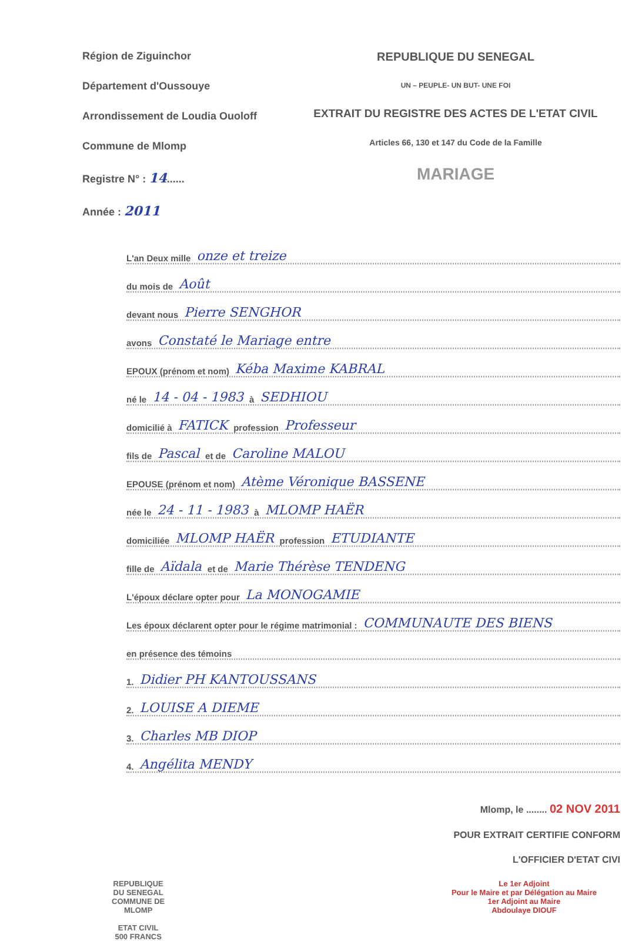Région de Ziguinchor
Département d'Oussouye
Arrondissement de Loudia Ouoloff
Commune de Mlomp
Registre N° : 14......
Année : 2011
REPUBLIQUE DU SENEGAL
UN – PEUPLE- UN BUT- UNE FOI
EXTRAIT DU REGISTRE DES ACTES DE L'ETAT CIVIL
Articles 66, 130 et 147 du Code de la Famille
MARIAGE
L'an Deux mille onze et treize
du mois de Août
devant nous Pierre SENGHOR
avons Constaté le Mariage entre
EPOUX (prénom et nom) Kéba Maxime KABRAL
né le 14 - 04 - 1983 à SEDHIOU
domicilié à FATICK profession Professeur
fils de Pascal et de Caroline MALOU
EPOUSE (prénom et nom) Atème Véronique BASSENE
née le 24 - 11 - 1983 à MLOMP HAËR
domiciliée MLOMP HAËR profession ETUDIANTE
fille de Aïdala et de Marie Thérèse TENDENG
L'époux déclare opter pour La MONOGAMIE
Les époux déclarent opter pour le régime matrimonial : COMMUNAUTE DES BIENS
en présence des témoins
1. Didier PH KANTOUSSANS
2. LOUISE A DIEME
3. Charles MB DIOP
4. Angélita MENDY
Mlomp, le ........ 02 NOV 2011
POUR EXTRAIT CERTIFIE CONFORM
L'OFFICIER D'ETAT CIVI
REPUBLIQUE
DU SENEGAL
COMMUNE DE
MLOMP
ETAT CIVIL
500 FRANCS
Le 1er Adjoint
Pour le Maire et par Délégation au Maire
1er Adjoint au Maire
Abdoulaye DIOUF